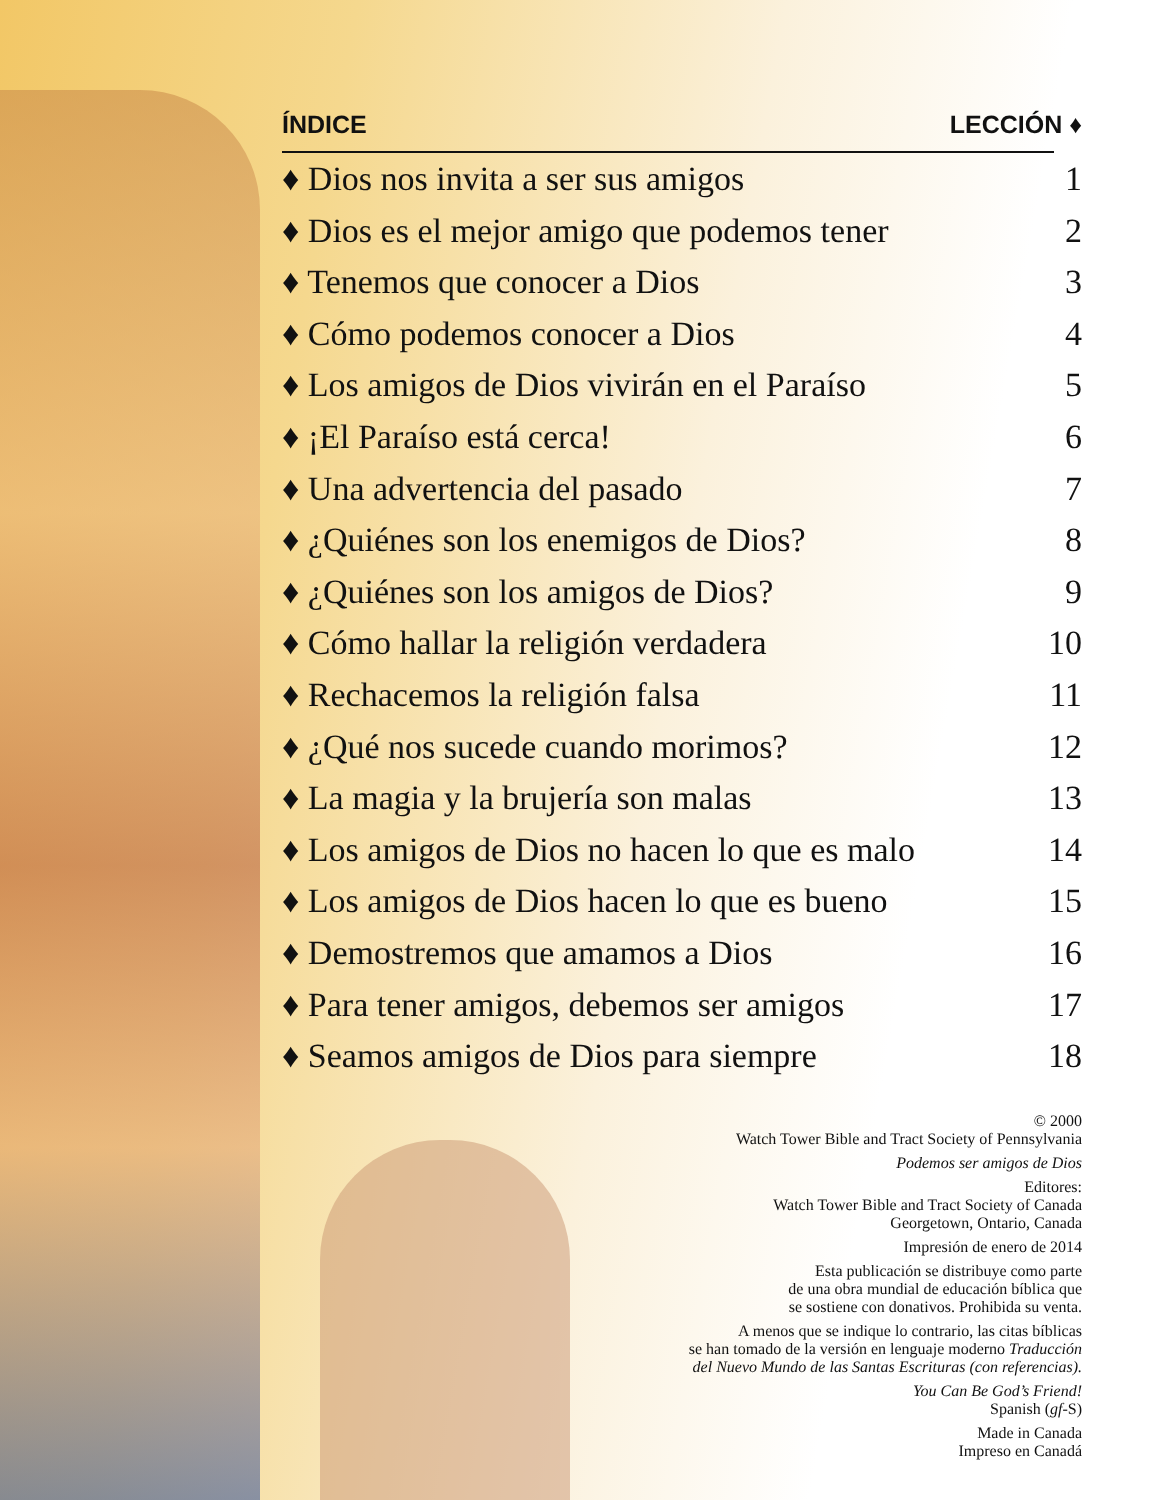ÍNDICE LECCIÓN ♦
♦ Dios nos invita a ser sus amigos 1
♦ Dios es el mejor amigo que podemos tener 2
♦ Tenemos que conocer a Dios 3
♦ Cómo podemos conocer a Dios 4
♦ Los amigos de Dios vivirán en el Paraíso 5
♦ ¡El Paraíso está cerca! 6
♦ Una advertencia del pasado 7
♦ ¿Quiénes son los enemigos de Dios? 8
♦ ¿Quiénes son los amigos de Dios? 9
♦ Cómo hallar la religión verdadera 10
♦ Rechacemos la religión falsa 11
♦ ¿Qué nos sucede cuando morimos? 12
♦ La magia y la brujería son malas 13
♦ Los amigos de Dios no hacen lo que es malo 14
♦ Los amigos de Dios hacen lo que es bueno 15
♦ Demostremos que amamos a Dios 16
♦ Para tener amigos, debemos ser amigos 17
♦ Seamos amigos de Dios para siempre 18
© 2000
Watch Tower Bible and Tract Society of Pennsylvania
Podemos ser amigos de Dios
Editores:
Watch Tower Bible and Tract Society of Canada
Georgetown, Ontario, Canada
Impresión de enero de 2014
Esta publicación se distribuye como parte
de una obra mundial de educación bíblica que
se sostiene con donativos. Prohibida su venta.
A menos que se indique lo contrario, las citas bíblicas
se han tomado de la versión en lenguaje moderno Traducción
del Nuevo Mundo de las Santas Escrituras (con referencias).
You Can Be God’s Friend!
Spanish (gf-S)
Made in Canada
Impreso en Canadá